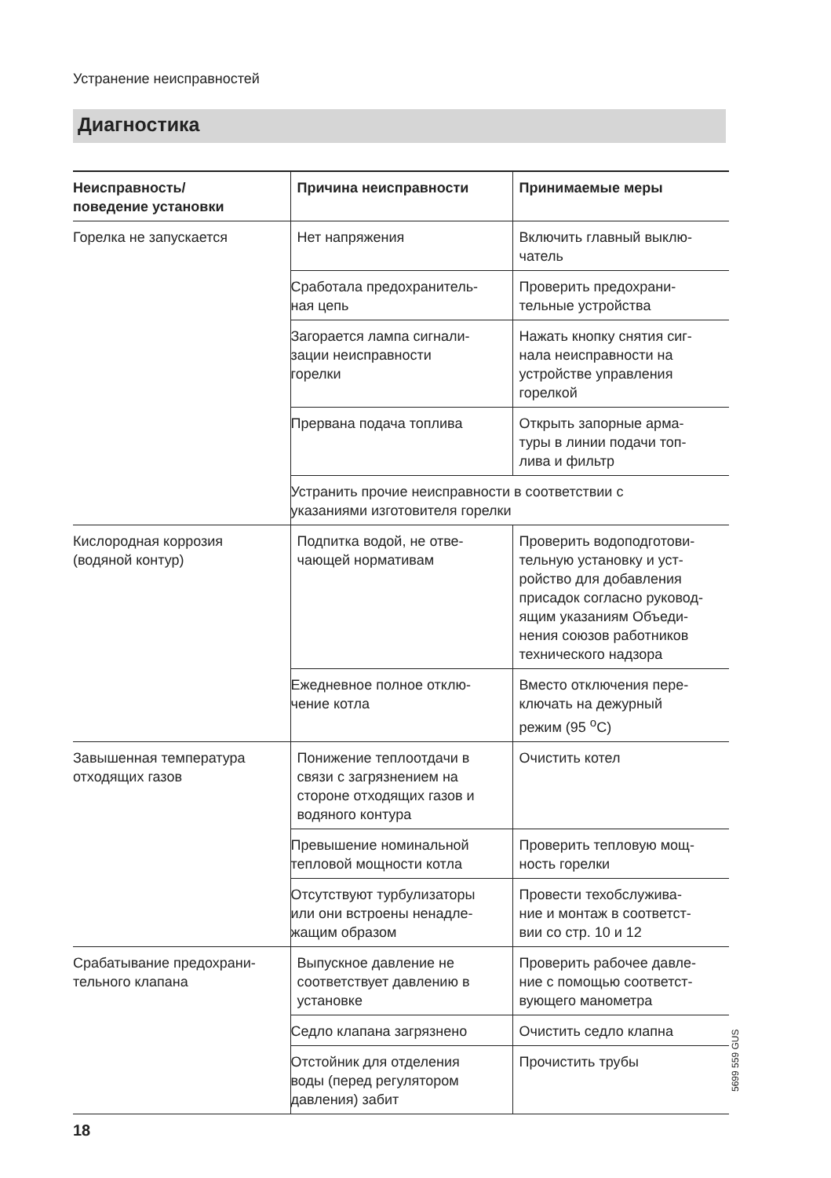Устранение неисправностей
Диагностика
| Неисправность/ поведение установки | Причина неисправности | Принимаемые меры |
| --- | --- | --- |
| Горелка не запускается | Нет напряжения | Включить главный выклю- чатель |
| | Сработала предохранитель- ная цепь | Проверить предохрани- тельные устройства |
| | Загорается лампа сигнали- зации неисправности горелки | Нажать кнопку снятия сиг- нала неисправности на устройстве управления горелкой |
| | Прервана подача топлива | Открыть запорные арма- туры в линии подачи топ- лива и фильтр |
| | Устранить прочие неисправности в соответствии с указаниями изготовителя горелки | |
| Кислородная коррозия (водяной контур) | Подпитка водой, не отве- чающей нормативам | Проверить водоподготови- тельную установку и уст- ройство для добавления присадок согласно руковод- ящим указаниям Объеди- нения союзов работников технического надзора |
| | Ежедневное полное отклю- чение котла | Вместо отключения пере- ключать на дежурный режим (95 <sup>о</sup>С) |
| Завышенная температура отходящих газов | Понижение теплоотдачи в связи с загрязнением на стороне отходящих газов и водяного контура | Очистить котел |
| | Превышение номинальной тепловой мощности котла | Проверить тепловую мощ- ность горелки |
| | Отсутствуют турбулизаторы или они встроены ненадле- жащим образом | Провести техобслужива- ние и монтаж в соответст- вии со стр. 10 и 12 |
| Срабатывание предохрани- тельного клапана | Выпускное давление не соответствует давлению в установке | Проверить рабочее давле- ние с помощью соответст- вующего манометра |
| | Седло клапана загрязнено | Очистить седло клапна |
| | Отстойник для отделения воды (перед регулятором давления) забит | Прочистить трубы |
5699 559 GUS
18